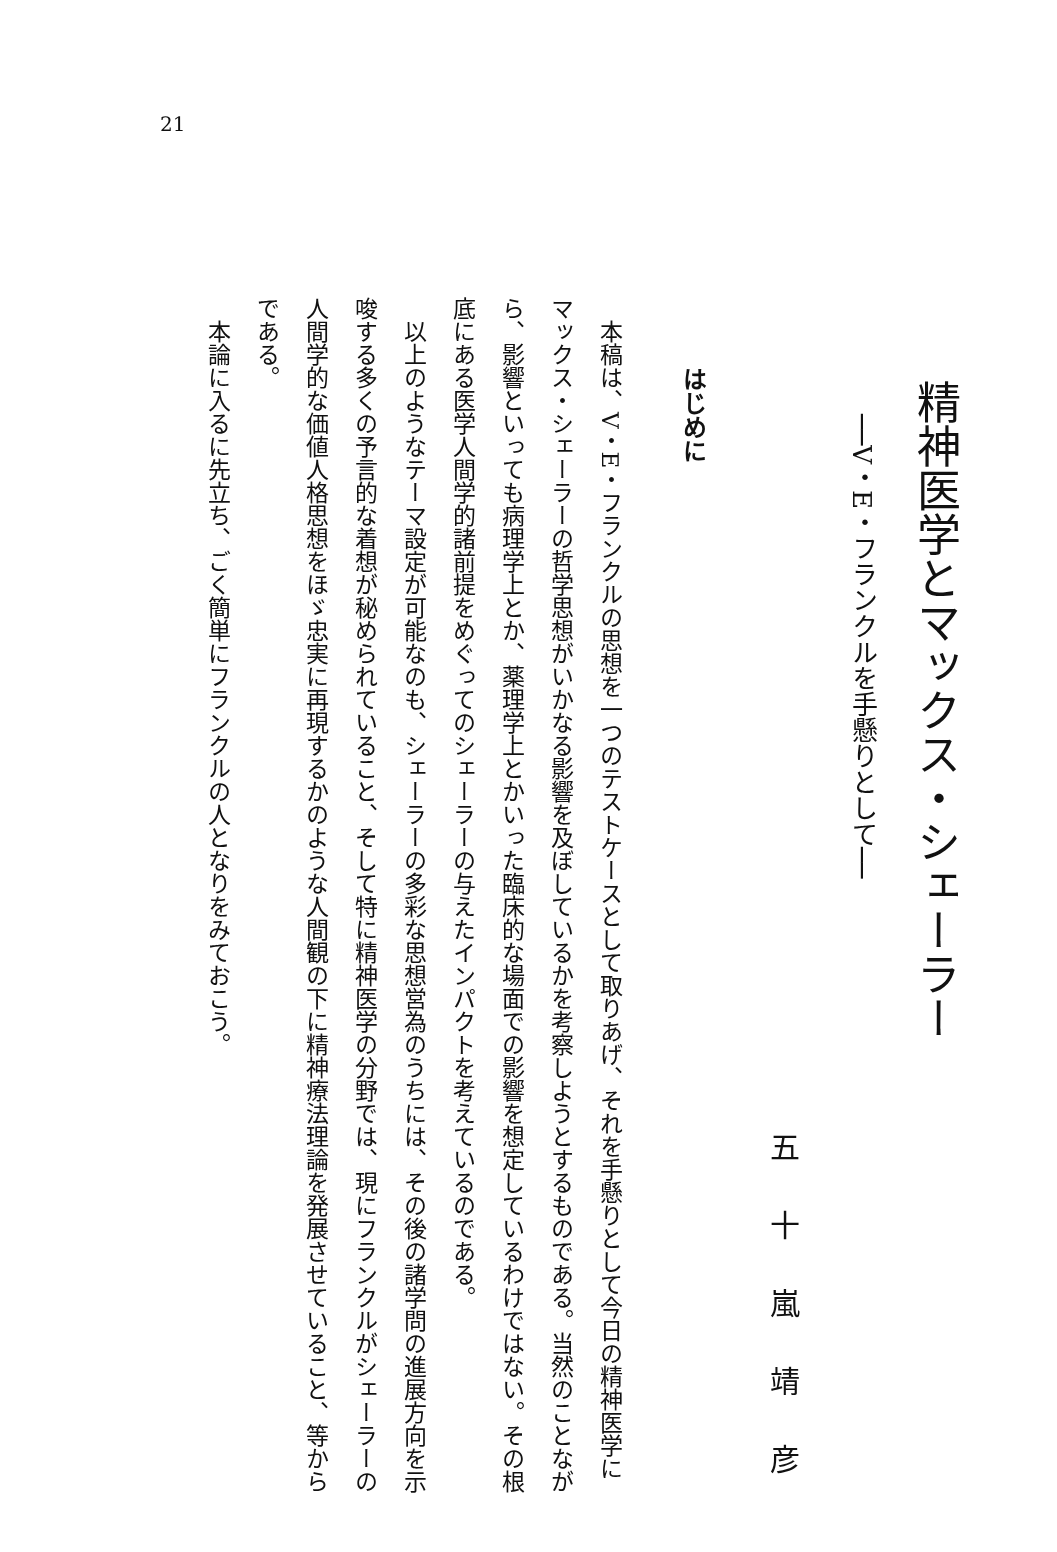21
精神医学とマックス・シェーラー
──V・E・フランクルを手懸りとして──
五十嵐靖彦
はじめに
本稿は、V・E・フランクルの思想を一つのテストケースとして取りあげ、それを手懸りとして今日の精神医学にマックス・シェーラーの哲学思想がいかなる影響を及ぼしているかを考察しようとするものである。当然のことながら、影響といっても病理学上とか、薬理学上とかいった臨床的な場面での影響を想定しているわけではない。その根底にある医学人間学的諸前提をめぐってのシェーラーの与えたインパクトを考えているのである。
以上のようなテーマ設定が可能なのも、シェーラーの多彩な思想営為のうちには、その後の諸学問の進展方向を示唆する多くの予言的な着想が秘められていること、そして特に精神医学の分野では、現にフランクルがシェーラーの人間学的な価値人格思想をほゞ忠実に再現するかのような人間観の下に精神療法理論を発展させていること、等からである。
本論に入るに先立ち、ごく簡単にフランクルの人となりをみておこう。